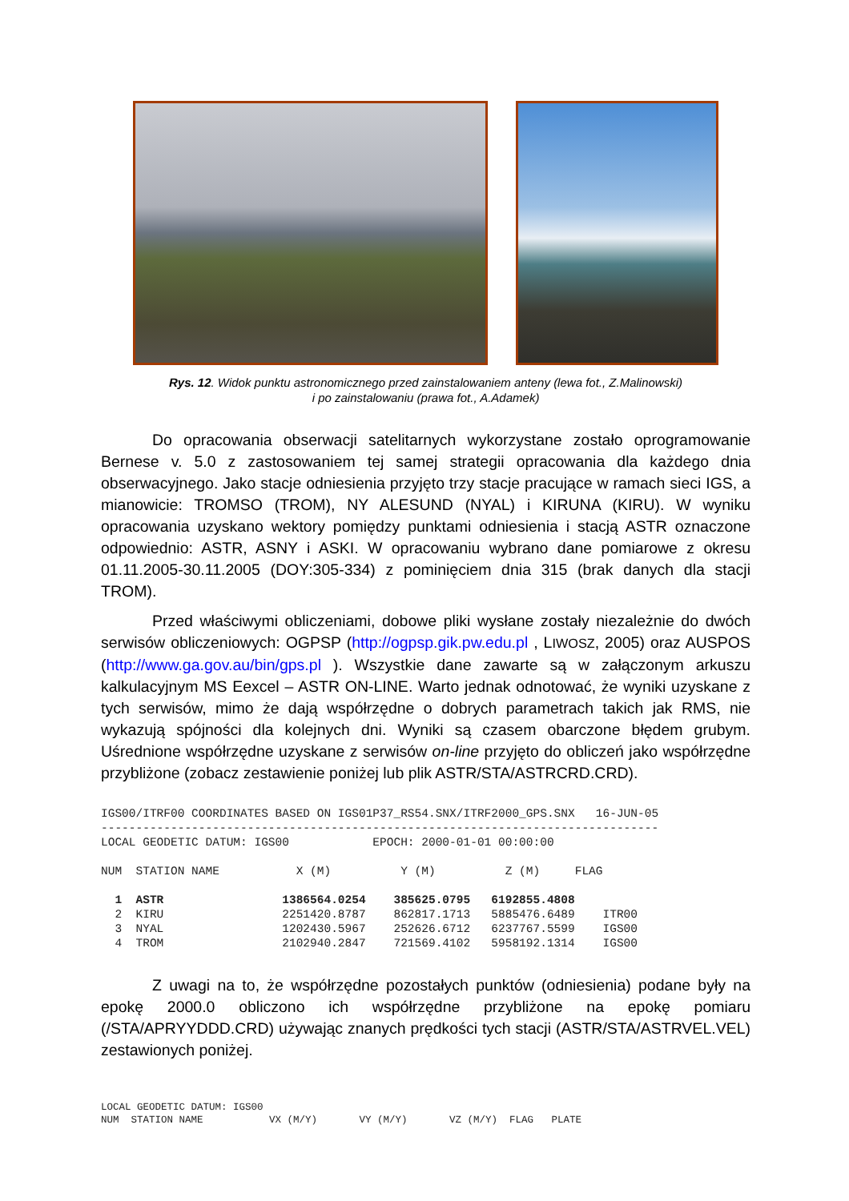Rys. 12. Widok punktu astronomicznego przed zainstalowaniem anteny (lewa fot., Z.Malinowski)
i po zainstalowaniu (prawa fot., A.Adamek)
Do opracowania obserwacji satelitarnych wykorzystane zostało oprogramowanie Bernese v. 5.0 z zastosowaniem tej samej strategii opracowania dla każdego dnia obserwacyjnego. Jako stacje odniesienia przyjęto trzy stacje pracujące w ramach sieci IGS, a mianowicie: TROMSO (TROM), NY ALESUND (NYAL) i KIRUNA (KIRU). W wyniku opracowania uzyskano wektory pomiędzy punktami odniesienia i stacją ASTR oznaczone odpowiednio: ASTR, ASNY i ASKI. W opracowaniu wybrano dane pomiarowe z okresu 01.11.2005-30.11.2005 (DOY:305-334) z pominięciem dnia 315 (brak danych dla stacji TROM).
Przed właściwymi obliczeniami, dobowe pliki wysłane zostały niezależnie do dwóch serwisów obliczeniowych: OGPSP (http://ogpsp.gik.pw.edu.pl , LIWOSZ, 2005) oraz AUSPOS (http://www.ga.gov.au/bin/gps.pl ). Wszystkie dane zawarte są w załączonym arkuszu kalkulacyjnym MS Eexcel – ASTR ON-LINE. Warto jednak odnotować, że wyniki uzyskane z tych serwisów, mimo że dają współrzędne o dobrych parametrach takich jak RMS, nie wykazują spójności dla kolejnych dni. Wyniki są czasem obarczone błędem grubym. Uśrednione współrzędne uzyskane z serwisów on-line przyjęto do obliczeń jako współrzędne przybliżone (zobacz zestawienie poniżej lub plik ASTR/STA/ASTRCRD.CRD).
IGS00/ITRF00 COORDINATES BASED ON IGS01P37_RS54.SNX/ITRF2000_GPS.SNX   16-JUN-05
--------------------------------------------------------------------------------
LOCAL GEODETIC DATUM: IGS00            EPOCH: 2000-01-01 00:00:00

NUM  STATION NAME           X (M)          Y (M)          Z (M)     FLAG

  1  ASTR                 1386564.0254    385625.0795   6192855.4808
  2  KIRU                 2251420.8787    862817.1713   5885476.6489    ITR00
  3  NYAL                 1202430.5967    252626.6712   6237767.5599    IGS00
  4  TROM                 2102940.2847    721569.4102   5958192.1314    IGS00
Z uwagi na to, że współrzędne pozostałych punktów (odniesienia) podane były na epokę 2000.0 obliczono ich współrzędne przybliżone na epokę pomiaru (/STA/APRYYDDD.CRD) używając znanych prędkości tych stacji (ASTR/STA/ASTRVEL.VEL) zestawionych poniżej.
LOCAL GEODETIC DATUM: IGS00
NUM  STATION NAME           VX (M/Y)       VY (M/Y)       VZ (M/Y)  FLAG   PLATE